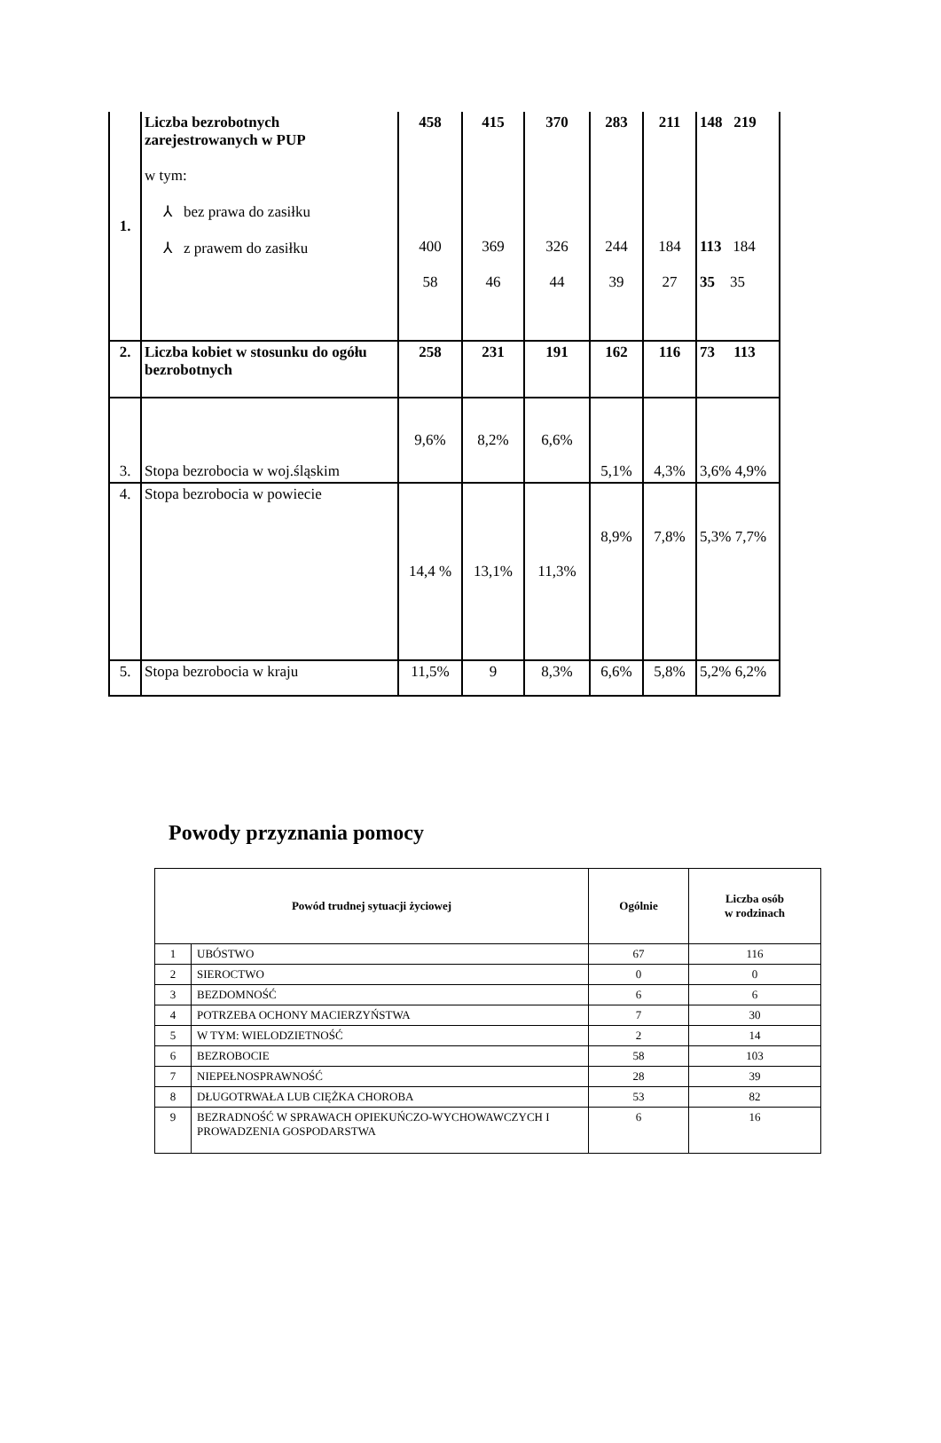| 1. | Liczba bezrobotnych zarejestrowanych w PUP w tym: ⅄ bez prawa do zasiłku ⅄ z prawem do zasiłku | 458 400 58 | 415 369 46 | 370 326 44 | 283 244 39 | 211 184 27 | 148 219 113 184 35 35 |
| 2. | Liczba kobiet w stosunku do ogółu bezrobotnych | 258 | 231 | 191 | 162 | 116 | 73 113 |
| 3. | Stopa bezrobocia w woj.śląskim | 9,6% | 8,2% | 6,6% | 5,1% | 4,3% | 3,6% 4,9% |
| 4. | Stopa bezrobocia w powiecie | 14,4 % | 13,1% | 11,3% | 8,9% | 7,8% | 5,3% 7,7% |
| 5. | Stopa bezrobocia w kraju | 11,5% | 9 | 8,3% | 6,6% | 5,8% | 5,2% 6,2% |
Powody przyznania pomocy
| Powód trudnej sytuacji życiowej | | Ogólnie | Liczba osób w rodzinach |
| --- | --- | --- | --- |
| 1 | UBÓSTWO | 67 | 116 |
| 2 | SIEROCTWO | 0 | 0 |
| 3 | BEZDOMNOŚĆ | 6 | 6 |
| 4 | POTRZEBA OCHONY MACIERZYŃSTWA | 7 | 30 |
| 5 | W TYM: WIELODZIETNOŚĆ | 2 | 14 |
| 6 | BEZROBOCIE | 58 | 103 |
| 7 | NIEPEŁNOSPRAWNOŚĆ | 28 | 39 |
| 8 | DŁUGOTRWAŁA LUB CIĘŻKA CHOROBA | 53 | 82 |
| 9 | BEZRADNOŚĆ W SPRAWACH OPIEKUŃCZO-WYCHOWAWCZYCH I PROWADZENIA GOSPODARSTWA | 6 | 16 |